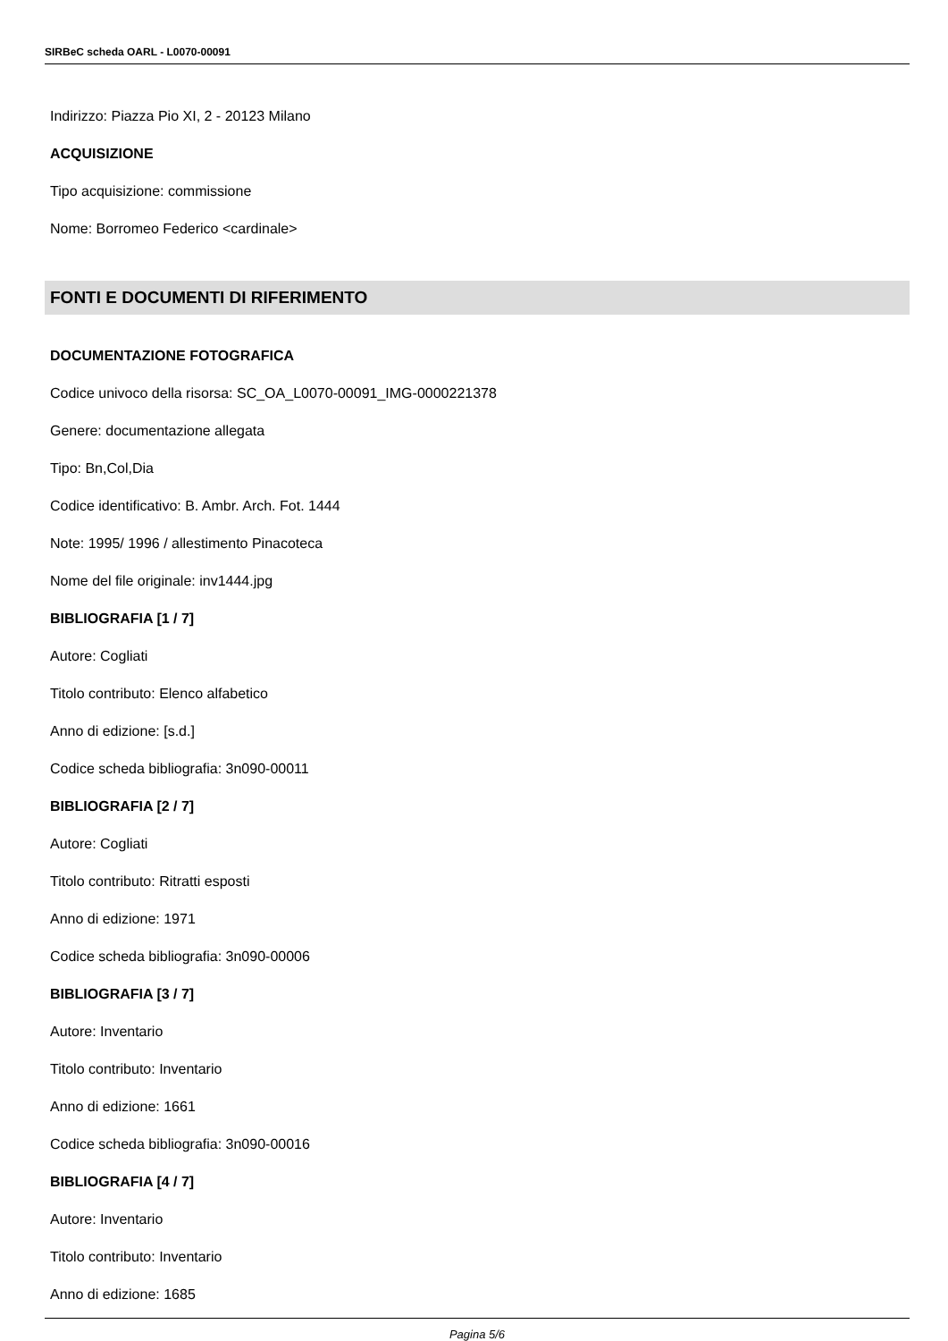SIRBeC scheda OARL - L0070-00091
Indirizzo: Piazza Pio XI, 2 - 20123 Milano
ACQUISIZIONE
Tipo acquisizione: commissione
Nome: Borromeo Federico <cardinale>
FONTI E DOCUMENTI DI RIFERIMENTO
DOCUMENTAZIONE FOTOGRAFICA
Codice univoco della risorsa: SC_OA_L0070-00091_IMG-0000221378
Genere: documentazione allegata
Tipo: Bn,Col,Dia
Codice identificativo: B. Ambr. Arch. Fot. 1444
Note: 1995/ 1996 / allestimento Pinacoteca
Nome del file originale: inv1444.jpg
BIBLIOGRAFIA [1 / 7]
Autore: Cogliati
Titolo contributo: Elenco alfabetico
Anno di edizione: [s.d.]
Codice scheda bibliografia: 3n090-00011
BIBLIOGRAFIA [2 / 7]
Autore: Cogliati
Titolo contributo: Ritratti esposti
Anno di edizione: 1971
Codice scheda bibliografia: 3n090-00006
BIBLIOGRAFIA [3 / 7]
Autore: Inventario
Titolo contributo: Inventario
Anno di edizione: 1661
Codice scheda bibliografia: 3n090-00016
BIBLIOGRAFIA [4 / 7]
Autore: Inventario
Titolo contributo: Inventario
Anno di edizione: 1685
Pagina 5/6